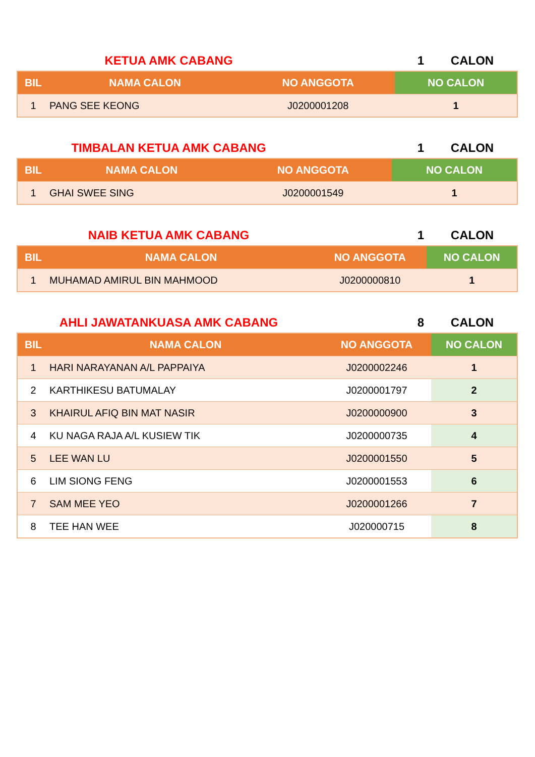KETUA AMK CABANG 1 CALON
| BIL | NAMA CALON | NO ANGGOTA | NO CALON |
| --- | --- | --- | --- |
| 1 | PANG SEE KEONG | J0200001208 | 1 |
TIMBALAN KETUA AMK CABANG 1 CALON
| BIL | NAMA CALON | NO ANGGOTA | NO CALON |
| --- | --- | --- | --- |
| 1 | GHAI SWEE SING | J0200001549 | 1 |
NAIB KETUA AMK CABANG 1 CALON
| BIL | NAMA CALON | NO ANGGOTA | NO CALON |
| --- | --- | --- | --- |
| 1 | MUHAMAD AMIRUL BIN MAHMOOD | J0200000810 | 1 |
AHLI JAWATANKUASA AMK CABANG 8 CALON
| BIL | NAMA CALON | NO ANGGOTA | NO CALON |
| --- | --- | --- | --- |
| 1 | HARI NARAYANAN A/L PAPPAIYA | J0200002246 | 1 |
| 2 | KARTHIKESU BATUMALAY | J0200001797 | 2 |
| 3 | KHAIRUL AFIQ BIN MAT NASIR | J0200000900 | 3 |
| 4 | KU NAGA RAJA A/L KUSIEW TIK | J0200000735 | 4 |
| 5 | LEE WAN LU | J0200001550 | 5 |
| 6 | LIM SIONG FENG | J0200001553 | 6 |
| 7 | SAM MEE YEO | J0200001266 | 7 |
| 8 | TEE HAN WEE | J020000715 | 8 |